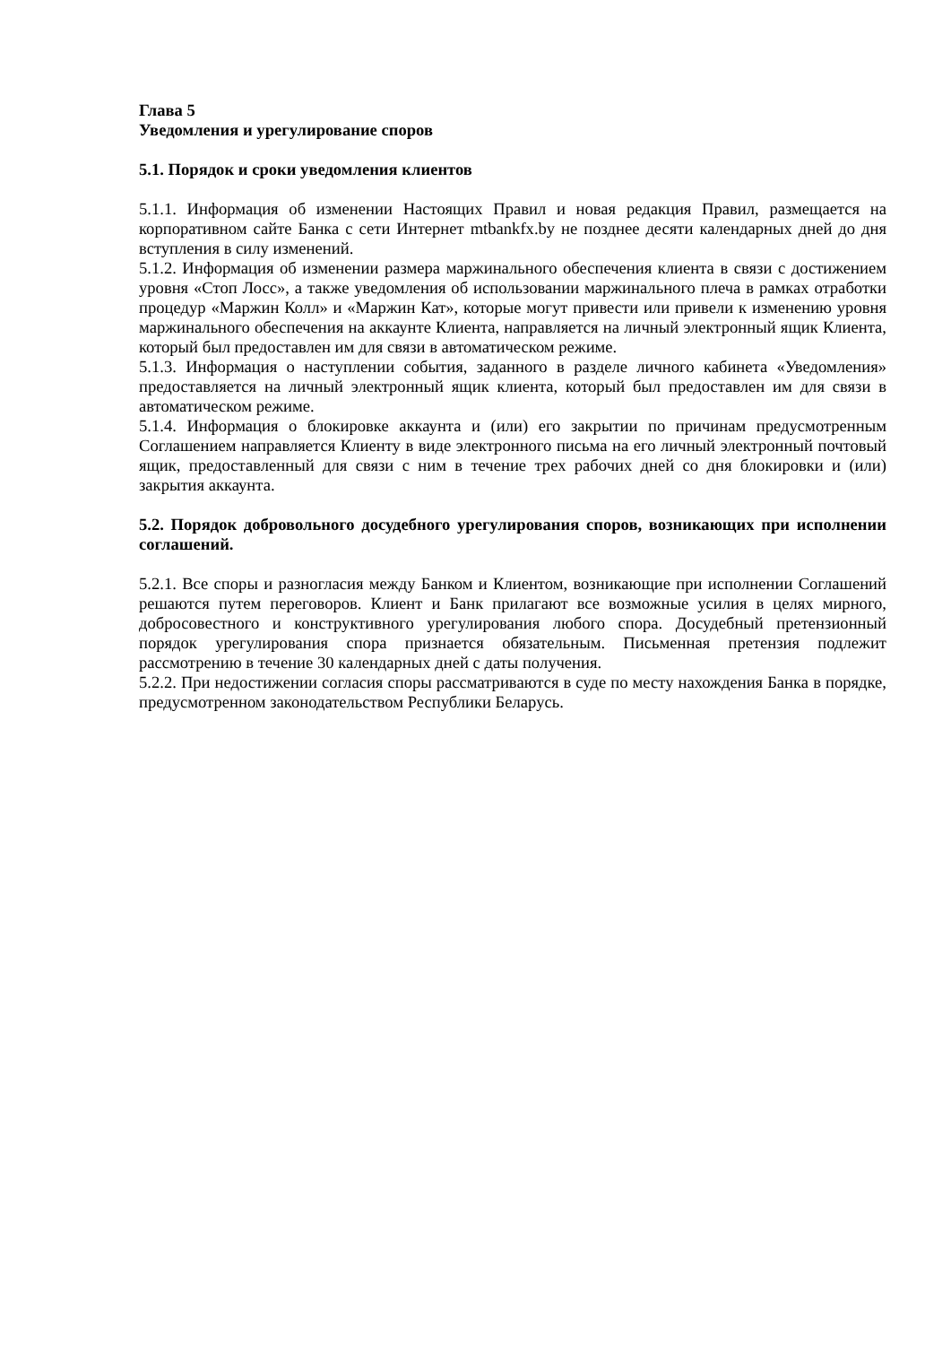Глава 5
Уведомления и урегулирование споров
5.1. Порядок и сроки уведомления клиентов
5.1.1. Информация об изменении Настоящих Правил и новая редакция Правил, размещается на корпоративном сайте Банка с сети Интернет mtbankfx.by не позднее десяти календарных дней до дня вступления в силу изменений.
5.1.2. Информация об изменении размера маржинального обеспечения клиента в связи с достижением уровня «Стоп Лосс», а также уведомления об использовании маржинального плеча в рамках отработки процедур «Маржин Колл» и «Маржин Кат», которые могут привести или привели к изменению уровня маржинального обеспечения на аккаунте Клиента, направляется на личный электронный ящик Клиента, который был предоставлен им для связи в автоматическом режиме.
5.1.3. Информация о наступлении события, заданного в разделе личного кабинета «Уведомления» предоставляется на личный электронный ящик клиента, который был предоставлен им для связи в автоматическом режиме.
5.1.4. Информация о блокировке аккаунта и (или) его закрытии по причинам предусмотренным Соглашением направляется Клиенту в виде электронного письма на его личный электронный почтовый ящик, предоставленный для связи с ним в течение трех рабочих дней со дня блокировки и (или) закрытия аккаунта.
5.2. Порядок добровольного досудебного урегулирования споров, возникающих при исполнении соглашений.
5.2.1. Все споры и разногласия между Банком и Клиентом, возникающие при исполнении Соглашений решаются путем переговоров. Клиент и Банк прилагают все возможные усилия в целях мирного, добросовестного и конструктивного урегулирования любого спора. Досудебный претензионный порядок урегулирования спора признается обязательным. Письменная претензия подлежит рассмотрению в течение 30 календарных дней с даты получения.
5.2.2. При недостижении согласия споры рассматриваются в суде по месту нахождения Банка в порядке, предусмотренном законодательством Республики Беларусь.